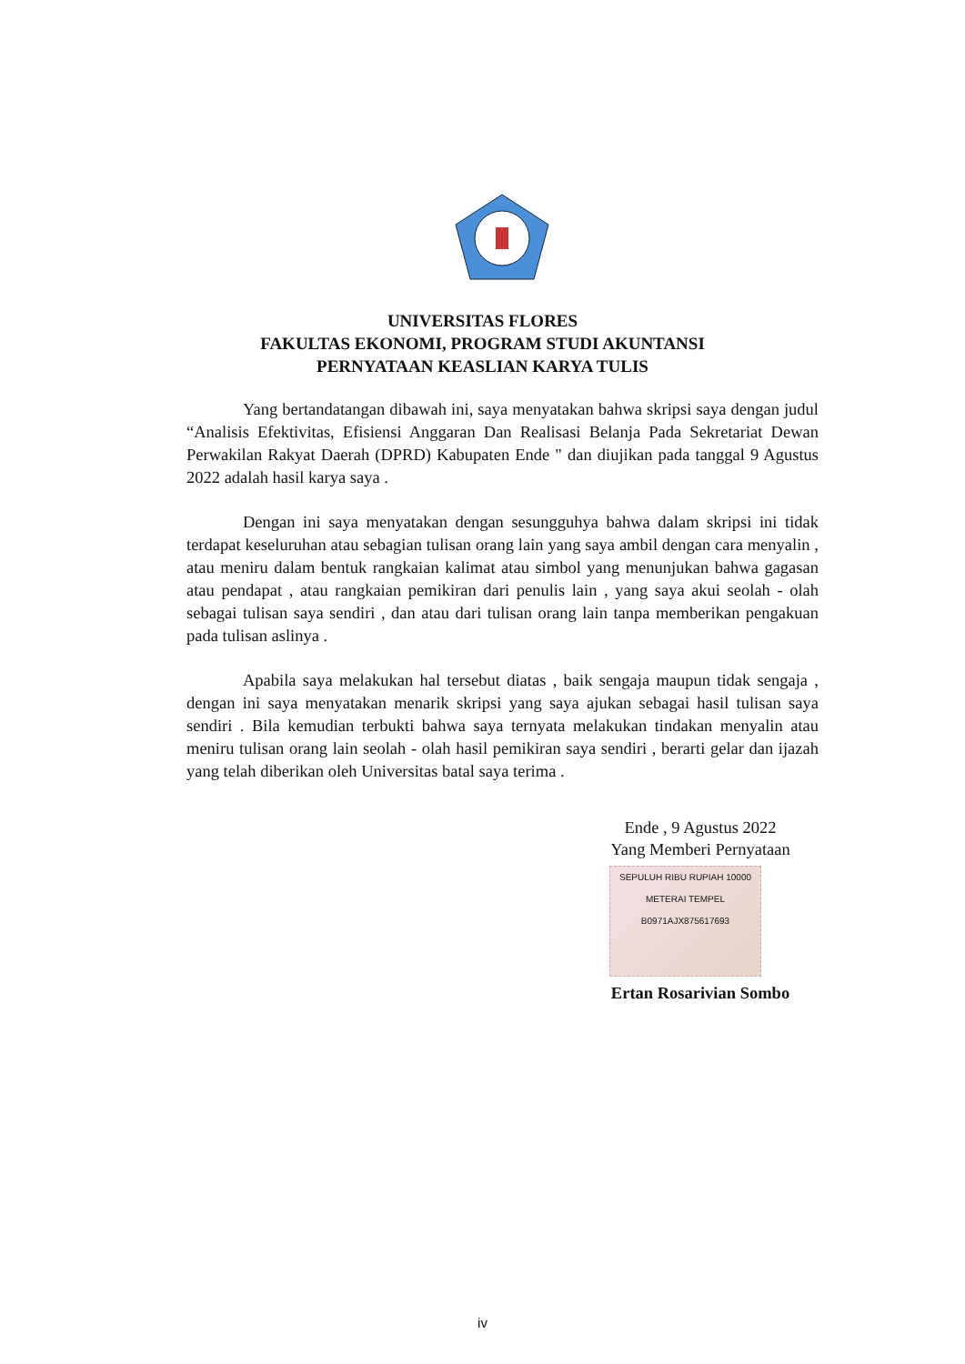UNIVERSITAS FLORES
FAKULTAS EKONOMI, PROGRAM STUDI AKUNTANSI
PERNYATAAN KEASLIAN KARYA TULIS
Yang bertandatangan dibawah ini, saya menyatakan bahwa skripsi saya dengan judul “Analisis Efektivitas, Efisiensi Anggaran Dan Realisasi Belanja Pada Sekretariat Dewan Perwakilan Rakyat Daerah (DPRD) Kabupaten Ende " dan diujikan pada tanggal 9 Agustus 2022 adalah hasil karya saya .
Dengan ini saya menyatakan dengan sesungguhya bahwa dalam skripsi ini tidak terdapat keseluruhan atau sebagian tulisan orang lain yang saya ambil dengan cara menyalin , atau meniru dalam bentuk rangkaian kalimat atau simbol yang menunjukan bahwa gagasan atau pendapat , atau rangkaian pemikiran dari penulis lain , yang saya akui seolah - olah sebagai tulisan saya sendiri , dan atau dari tulisan orang lain tanpa memberikan pengakuan pada tulisan aslinya .
Apabila saya melakukan hal tersebut diatas , baik sengaja maupun tidak sengaja , dengan ini saya menyatakan menarik skripsi yang saya ajukan sebagai hasil tulisan saya sendiri . Bila kemudian terbukti bahwa saya ternyata melakukan tindakan menyalin atau meniru tulisan orang lain seolah - olah hasil pemikiran saya sendiri , berarti gelar dan ijazah yang telah diberikan oleh Universitas batal saya terima .
Ende , 9 Agustus 2022
Yang Memberi Pernyataan
SEPULUH RIBU RUPIAH 10000 METERAI TEMPEL
B0971AJX875617693
Ertan Rosarivian Sombo
iv